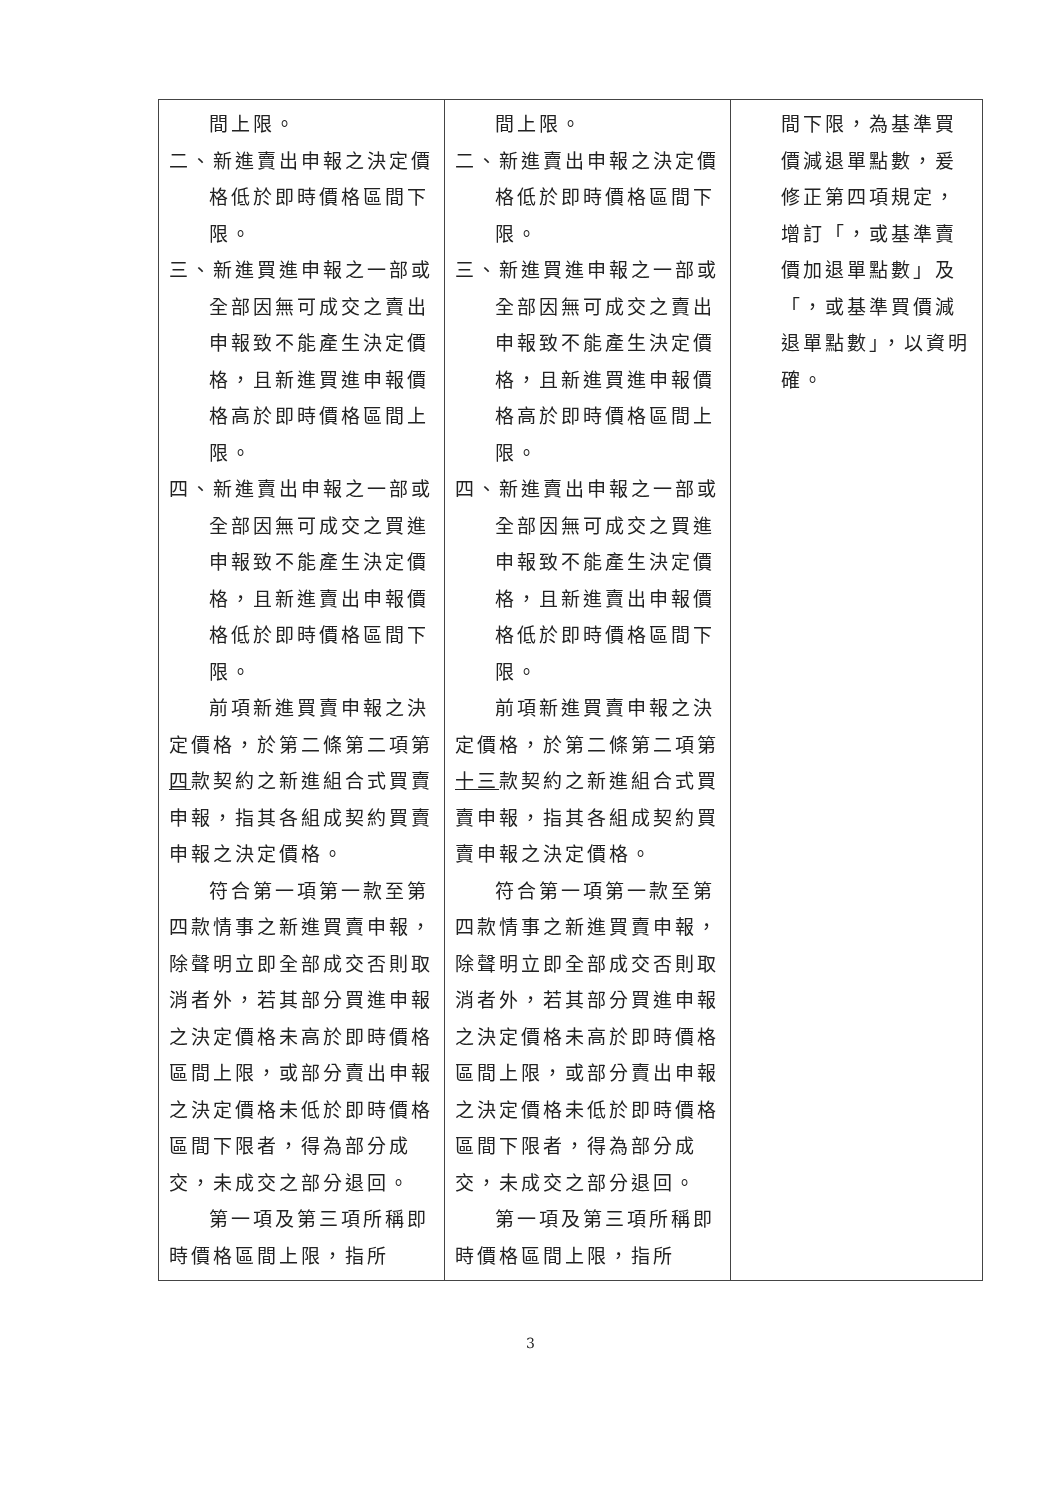| 間上限。 二、新進賣出申報之決定價格低於即時價格區間下限。 三、新進買進申報之一部或全部因無可成交之賣出申報致不能產生決定價格，且新進買進申報價格高於即時價格區間上限。 四、新進賣出申報之一部或全部因無可成交之買進申報致不能產生決定價格，且新進賣出申報價格低於即時價格區間下限。 前項新進買賣申報之決定價格，於第二條第二項第 四 款契約之新進組合式買賣申報，指其各組成契約買賣申報之決定價格。 符合第一項第一款至第四款情事之新進買賣申報，除聲明立即全部成交否則取消者外，若其部分買進申報之決定價格未高於即時價格區間上限，或部分賣出申報之決定價格未低於即時價格區間下限者，得為部分成交，未成交之部分退回。 第一項及第三項所稱即時價格區間上限，指所 | 間上限。 二、新進賣出申報之決定價格低於即時價格區間下限。 三、新進買進申報之一部或全部因無可成交之賣出申報致不能產生決定價格，且新進買進申報價格高於即時價格區間上限。 四、新進賣出申報之一部或全部因無可成交之買進申報致不能產生決定價格，且新進賣出申報價格低於即時價格區間下限。 前項新進買賣申報之決定價格，於第二條第二項第 十三 款契約之新進組合式買賣申報，指其各組成契約買賣申報之決定價格。 符合第一項第一款至第四款情事之新進買賣申報，除聲明立即全部成交否則取消者外，若其部分買進申報之決定價格未高於即時價格區間上限，或部分賣出申報之決定價格未低於即時價格區間下限者，得為部分成交，未成交之部分退回。 第一項及第三項所稱即時價格區間上限，指所 | 間下限，為基準買價減退單點數，爰修正第四項規定，增訂「，或基準賣價加退單點數」及「，或基準買價減退單點數」，以資明確。 |
3